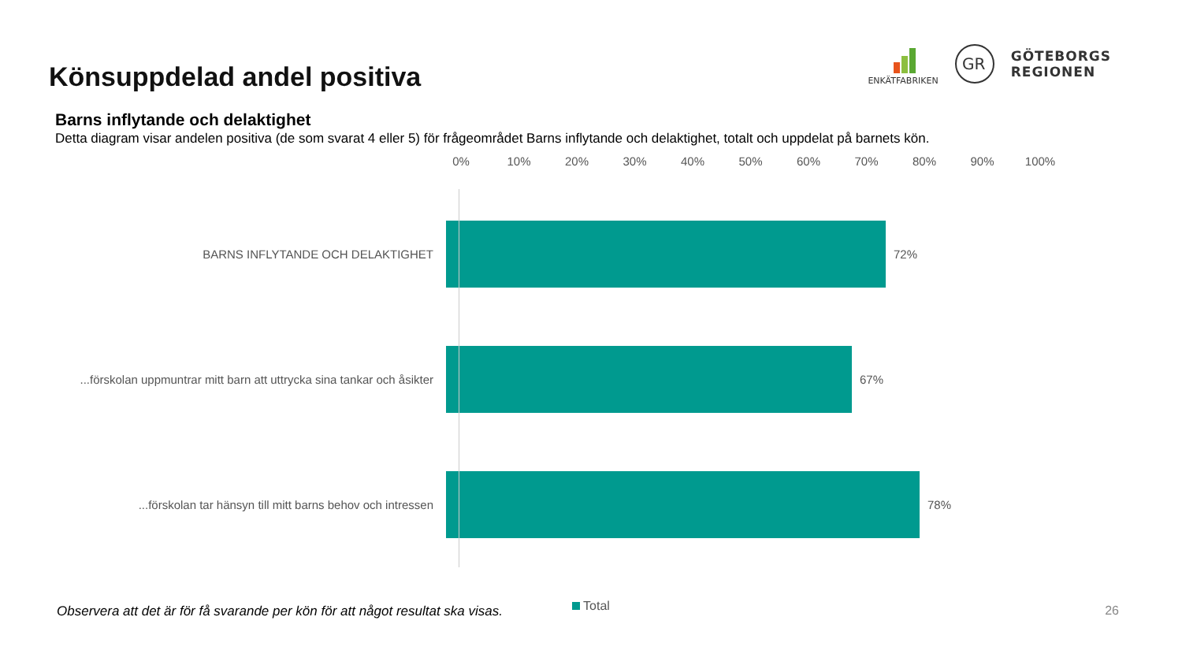Könsuppdelad andel positiva
ENKÄTFABRIKEN
GR
GÖTEBORGS
REGIONEN
Barns inflytande och delaktighet
Detta diagram visar andelen positiva (de som svarat 4 eller 5) för frågeområdet Barns inflytande och delaktighet, totalt och uppdelat på barnets kön.
0% 10% 20% 30% 40% 50% 60% 70% 80% 90% 100%
BARNS INFLYTANDE OCH DELAKTIGHET 72%
...förskolan uppmuntrar mitt barn att uttrycka sina tankar och åsikter
67%
...förskolan tar hänsyn till mitt barns behov och intressen 78%
Total
Observera att det är för få svarande per kön för att något resultat ska visas. 26